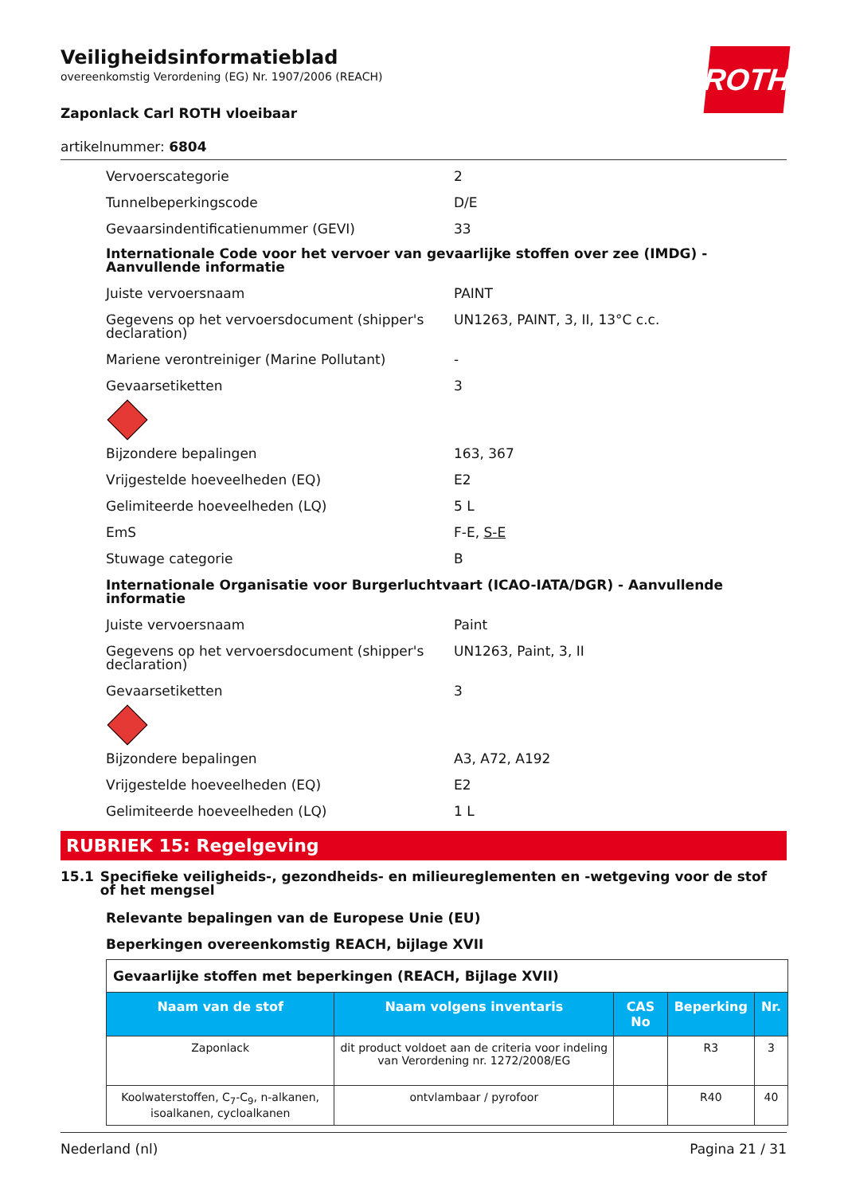ROTH
Veiligheidsinformatieblad
overeenkomstig Verordening (EG) Nr. 1907/2006 (REACH)
Zaponlack Carl ROTH vloeibaar
artikelnummer: 6804
Vervoerscategorie 2
Tunnelbeperkingscode D/E
Gevaarsindentificatienummer (GEVI) 33
Internationale Code voor het vervoer van gevaarlijke stoffen over zee (IMDG) - Aanvullende informatie
Juiste vervoersnaam PAINT
Gegevens op het vervoersdocument (shipper's declaration)
UN1263, PAINT, 3, II, 13°C c.c.
Mariene verontreiniger (Marine Pollutant) -
Gevaarsetiketten 3
Bijzondere bepalingen 163, 367
Vrijgestelde hoeveelheden (EQ) E2
Gelimiteerde hoeveelheden (LQ) 5 L
EmS F-E, S-E
Stuwage categorie B
Internationale Organisatie voor Burgerluchtvaart (ICAO-IATA/DGR) - Aanvullende informatie
Juiste vervoersnaam Paint
Gegevens op het vervoersdocument (shipper's declaration)
UN1263, Paint, 3, II
Gevaarsetiketten 3
Bijzondere bepalingen A3, A72, A192
Vrijgestelde hoeveelheden (EQ) E2
Gelimiteerde hoeveelheden (LQ) 1 L
RUBRIEK 15: Regelgeving
15.1 Specifieke veiligheids-, gezondheids- en milieureglementen en -wetgeving voor de stof of het mengsel
Relevante bepalingen van de Europese Unie (EU)
Beperkingen overeenkomstig REACH, bijlage XVII
| Gevaarlijke stoffen met beperkingen (REACH, Bijlage XVII) | | | | |
| Naam van de stof | Naam volgens inventaris | CAS No | Beperking | Nr. |
| Zaponlack | dit product voldoet aan de criteria voor indeling van Verordening nr. 1272/2008/EG | | R3 | 3 |
| Koolwaterstoffen, C<sub>7</sub>-C<sub>9</sub>, n-alkanen, isoalkanen, cycloalkanen | ontvlambaar / pyrofoor | | R40 | 40 |
Nederland (nl) Pagina 21 / 31